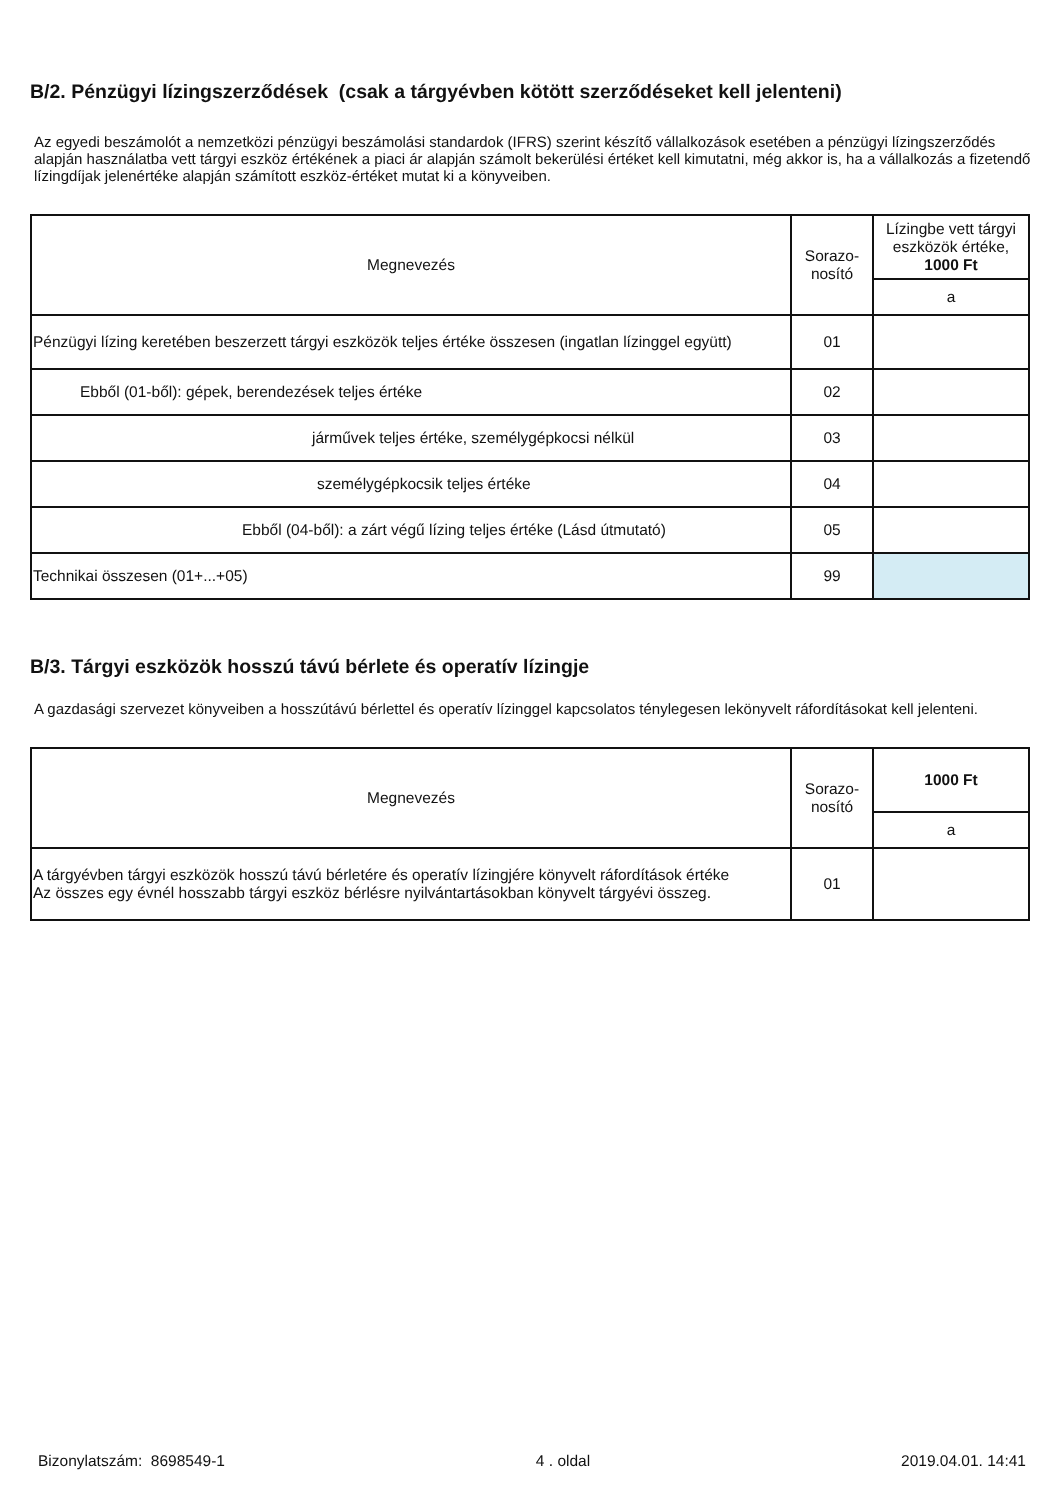B/2. Pénzügyi lízingszerződések (csak a tárgyévben kötött szerződéseket kell jelenteni)
Az egyedi beszámolót a nemzetközi pénzügyi beszámolási standardok (IFRS) szerint készítő vállalkozások esetében a pénzügyi lízingszerződés alapján használatba vett tárgyi eszköz értékének a piaci ár alapján számolt bekerülési értéket kell kimutatni, még akkor is, ha a vállalkozás a fizetendő lízingdíjak jelenértéke alapján számított eszköz-értéket mutat ki a könyveiben.
| Megnevezés | Sorazo- nosító | Lízingbe vett tárgyi eszközök értéke, 1000 Ft |
| --- | --- | --- |
| | | a |
| Pénzügyi lízing keretében beszerzett tárgyi eszközök teljes értéke összesen (ingatlan lízinggel együtt) | 01 | |
| Ebből (01-ből): gépek, berendezések teljes értéke | 02 | |
| járművek teljes értéke, személygépkocsi nélkül | 03 | |
| személygépkocsik teljes értéke | 04 | |
| Ebből (04-ből): a zárt végű lízing teljes értéke (Lásd útmutató) | 05 | |
| Technikai összesen (01+...+05) | 99 | |
B/3. Tárgyi eszközök hosszú távú bérlete és operatív lízingje
A gazdasági szervezet könyveiben a hosszútávú bérlettel és operatív lízinggel kapcsolatos ténylegesen lekönyvelt ráfordításokat kell jelenteni.
| Megnevezés | Sorazo- nosító | 1000 Ft |
| --- | --- | --- |
| | | a |
| A tárgyévben tárgyi eszközök hosszú távú bérletére és operatív lízingjére könyvelt ráfordítások értéke Az összes egy évnél hosszabb tárgyi eszköz bérlésre nyilvántartásokban könyvelt tárgyévi összeg. | 01 | |
Bizonylatszám: 8698549-1 4 . oldal 2019.04.01. 14:41